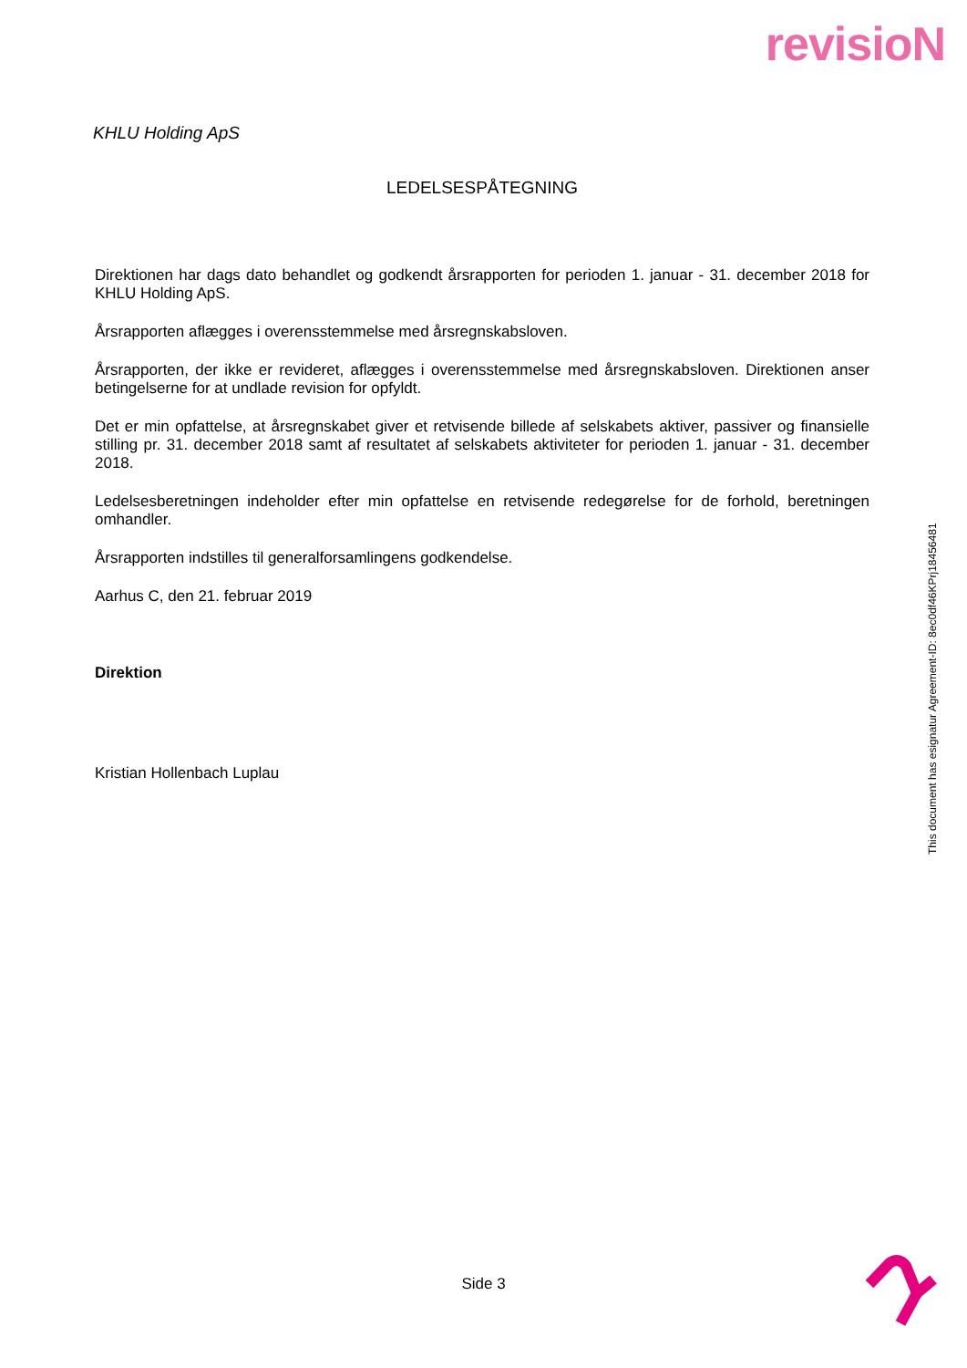revisioN
KHLU Holding ApS
LEDELSESPÅTEGNING
Direktionen har dags dato behandlet og godkendt årsrapporten for perioden 1. januar - 31. december 2018 for KHLU Holding ApS.
Årsrapporten aflægges i overensstemmelse med årsregnskabsloven.
Årsrapporten, der ikke er revideret, aflægges i overensstemmelse med årsregnskabsloven. Direktionen anser betingelserne for at undlade revision for opfyldt.
Det er min opfattelse, at årsregnskabet giver et retvisende billede af selskabets aktiver, passiver og finansielle stilling pr. 31. december 2018 samt af resultatet af selskabets aktiviteter for perioden 1. januar - 31. december 2018.
Ledelsesberetningen indeholder efter min opfattelse en retvisende redegørelse for de forhold, beretningen omhandler.
Årsrapporten indstilles til generalforsamlingens godkendelse.
Aarhus C, den 21. februar 2019
Direktion
Kristian Hollenbach Luplau
This document has esignatur Agreement-ID: 8ec0df46KPrj18456481
Side 3